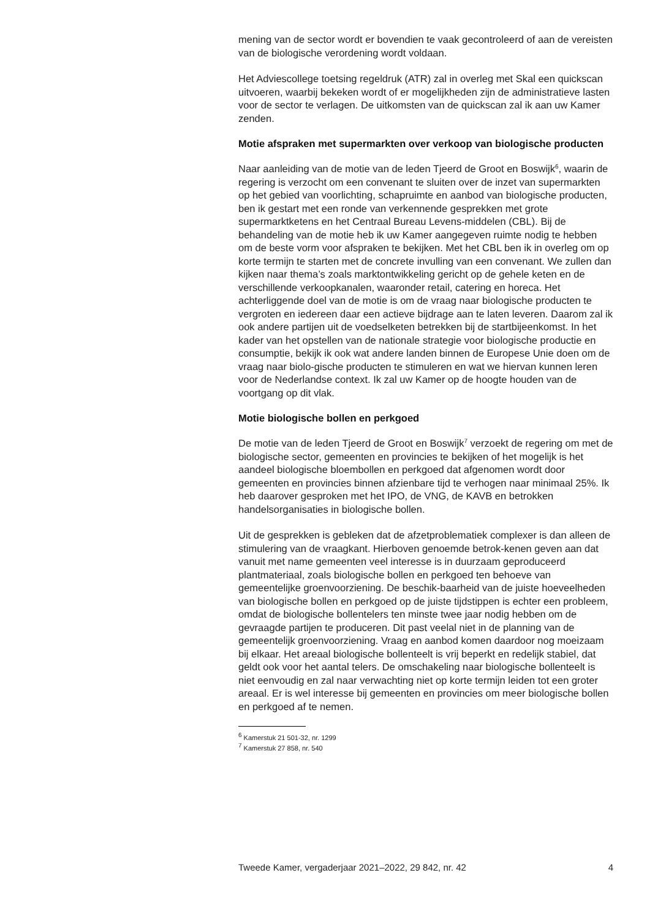mening van de sector wordt er bovendien te vaak gecontroleerd of aan de vereisten van de biologische verordening wordt voldaan.
Het Adviescollege toetsing regeldruk (ATR) zal in overleg met Skal een quickscan uitvoeren, waarbij bekeken wordt of er mogelijkheden zijn de administratieve lasten voor de sector te verlagen. De uitkomsten van de quickscan zal ik aan uw Kamer zenden.
Motie afspraken met supermarkten over verkoop van biologische producten
Naar aanleiding van de motie van de leden Tjeerd de Groot en Boswijk<sup>6</sup>, waarin de regering is verzocht om een convenant te sluiten over de inzet van supermarkten op het gebied van voorlichting, schapruimte en aanbod van biologische producten, ben ik gestart met een ronde van verkennende gesprekken met grote supermarktketens en het Centraal Bureau Levens-middelen (CBL). Bij de behandeling van de motie heb ik uw Kamer aangegeven ruimte nodig te hebben om de beste vorm voor afspraken te bekijken. Met het CBL ben ik in overleg om op korte termijn te starten met de concrete invulling van een convenant. We zullen dan kijken naar thema’s zoals marktontwikkeling gericht op de gehele keten en de verschillende verkoopkanalen, waaronder retail, catering en horeca. Het achterliggende doel van de motie is om de vraag naar biologische producten te vergroten en iedereen daar een actieve bijdrage aan te laten leveren. Daarom zal ik ook andere partijen uit de voedselketen betrekken bij de startbijeenkomst. In het kader van het opstellen van de nationale strategie voor biologische productie en consumptie, bekijk ik ook wat andere landen binnen de Europese Unie doen om de vraag naar biolo-gische producten te stimuleren en wat we hiervan kunnen leren voor de Nederlandse context. Ik zal uw Kamer op de hoogte houden van de voortgang op dit vlak.
Motie biologische bollen en perkgoed
De motie van de leden Tjeerd de Groot en Boswijk<sup>7</sup> verzoekt de regering om met de biologische sector, gemeenten en provincies te bekijken of het mogelijk is het aandeel biologische bloembollen en perkgoed dat afgenomen wordt door gemeenten en provincies binnen afzienbare tijd te verhogen naar minimaal 25%. Ik heb daarover gesproken met het IPO, de VNG, de KAVB en betrokken handelsorganisaties in biologische bollen.
Uit de gesprekken is gebleken dat de afzetproblematiek complexer is dan alleen de stimulering van de vraagkant. Hierboven genoemde betrok-kenen geven aan dat vanuit met name gemeenten veel interesse is in duurzaam geproduceerd plantmateriaal, zoals biologische bollen en perkgoed ten behoeve van gemeentelijke groenvoorziening. De beschik-baarheid van de juiste hoeveelheden van biologische bollen en perkgoed op de juiste tijdstippen is echter een probleem, omdat de biologische bollentelers ten minste twee jaar nodig hebben om de gevraagde partijen te produceren. Dit past veelal niet in de planning van de gemeentelijk groenvoorziening. Vraag en aanbod komen daardoor nog moeizaam bij elkaar. Het areaal biologische bollenteelt is vrij beperkt en redelijk stabiel, dat geldt ook voor het aantal telers. De omschakeling naar biologische bollenteelt is niet eenvoudig en zal naar verwachting niet op korte termijn leiden tot een groter areaal. Er is wel interesse bij gemeenten en provincies om meer biologische bollen en perkgoed af te nemen.
<sup>6</sup> Kamerstuk 21 501-32, nr. 1299
<sup>7</sup> Kamerstuk 27 858, nr. 540
Tweede Kamer, vergaderjaar 2021–2022, 29 842, nr. 42 4